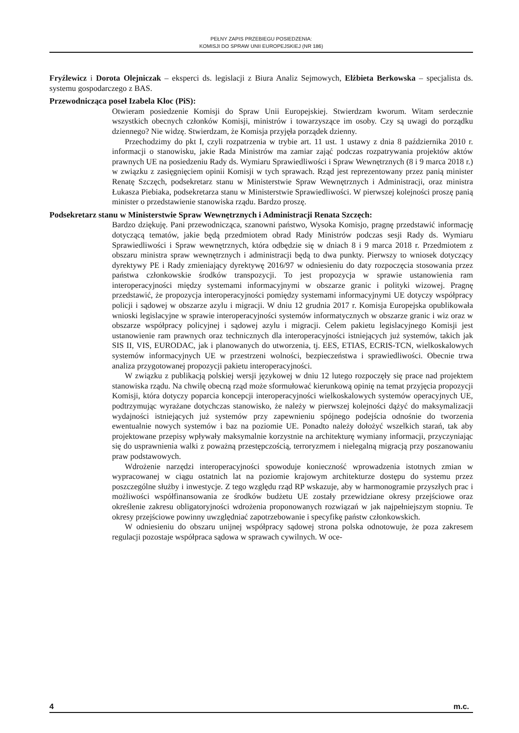PEŁNY ZAPIS PRZEBIEGU POSIEDZENIA:
KOMISJI DO SPRAW UNII EUROPEJSKIEJ (NR 186)
Fryźlewicz i Dorota Olejniczak – eksperci ds. legislacji z Biura Analiz Sejmowych, Elżbieta Berkowska – specjalista ds. systemu gospodarczego z BAS.
Przewodnicząca poseł Izabela Kloc (PiS):
Otwieram posiedzenie Komisji do Spraw Unii Europejskiej. Stwierdzam kworum. Witam serdecznie wszystkich obecnych członków Komisji, ministrów i towarzyszące im osoby. Czy są uwagi do porządku dziennego? Nie widzę. Stwierdzam, że Komisja przyjęła porządek dzienny.
Przechodzimy do pkt I, czyli rozpatrzenia w trybie art. 11 ust. 1 ustawy z dnia 8 października 2010 r. informacji o stanowisku, jakie Rada Ministrów ma zamiar zająć podczas rozpatrywania projektów aktów prawnych UE na posiedzeniu Rady ds. Wymiaru Sprawiedliwości i Spraw Wewnętrznych (8 i 9 marca 2018 r.) w związku z zasięgnięciem opinii Komisji w tych sprawach. Rząd jest reprezentowany przez panią minister Renatę Szczęch, podsekretarz stanu w Ministerstwie Spraw Wewnętrznych i Administracji, oraz ministra Łukasza Piebiaka, podsekretarza stanu w Ministerstwie Sprawiedliwości. W pierwszej kolejności proszę panią minister o przedstawienie stanowiska rządu. Bardzo proszę.
Podsekretarz stanu w Ministerstwie Spraw Wewnętrznych i Administracji Renata Szczęch:
Bardzo dziękuję. Pani przewodnicząca, szanowni państwo, Wysoka Komisjo, pragnę przedstawić informację dotyczącą tematów, jakie będą przedmiotem obrad Rady Ministrów podczas sesji Rady ds. Wymiaru Sprawiedliwości i Spraw wewnętrznych, która odbędzie się w dniach 8 i 9 marca 2018 r. Przedmiotem z obszaru ministra spraw wewnętrznych i administracji będą to dwa punkty. Pierwszy to wniosek dotyczący dyrektywy PE i Rady zmieniający dyrektywę 2016/97 w odniesieniu do daty rozpoczęcia stosowania przez państwa członkowskie środków transpozycji. To jest propozycja w sprawie ustanowienia ram interoperacyjności między systemami informacyjnymi w obszarze granic i polityki wizowej. Pragnę przedstawić, że propozycja interoperacyjności pomiędzy systemami informacyjnymi UE dotyczy współpracy policji i sądowej w obszarze azylu i migracji. W dniu 12 grudnia 2017 r. Komisja Europejska opublikowała wnioski legislacyjne w sprawie interoperacyjności systemów informatycznych w obszarze granic i wiz oraz w obszarze współpracy policyjnej i sądowej azylu i migracji. Celem pakietu legislacyjnego Komisji jest ustanowienie ram prawnych oraz technicznych dla interoperacyjności istniejących już systemów, takich jak SIS II, VIS, EURODAC, jak i planowanych do utworzenia, tj. EES, ETIAS, ECRIS-TCN, wielkoskalowych systemów informacyjnych UE w przestrzeni wolności, bezpieczeństwa i sprawiedliwości. Obecnie trwa analiza przygotowanej propozycji pakietu interoperacyjności.
W związku z publikacją polskiej wersji językowej w dniu 12 lutego rozpoczęły się prace nad projektem stanowiska rządu. Na chwilę obecną rząd może sformułować kierunkową opinię na temat przyjęcia propozycji Komisji, która dotyczy poparcia koncepcji interoperacyjności wielkoskalowych systemów operacyjnych UE, podtrzymując wyrażane dotychczas stanowisko, że należy w pierwszej kolejności dążyć do maksymalizacji wydajności istniejących już systemów przy zapewnieniu spójnego podejścia odnośnie do tworzenia ewentualnie nowych systemów i baz na poziomie UE. Ponadto należy dołożyć wszelkich starań, tak aby projektowane przepisy wpływały maksymalnie korzystnie na architekturę wymiany informacji, przyczyniając się do usprawnienia walki z poważną przestępczością, terroryzmem i nielegalną migracją przy poszanowaniu praw podstawowych.
Wdrożenie narzędzi interoperacyjności spowoduje konieczność wprowadzenia istotnych zmian w wypracowanej w ciągu ostatnich lat na poziomie krajowym architekturze dostępu do systemu przez poszczególne służby i inwestycje. Z tego względu rząd RP wskazuje, aby w harmonogramie przyszłych prac i możliwości współfinansowania ze środków budżetu UE zostały przewidziane okresy przejściowe oraz określenie zakresu obligatoryjności wdrożenia proponowanych rozwiązań w jak najpełniejszym stopniu. Te okresy przejściowe powinny uwzględniać zapotrzebowanie i specyfikę państw członkowskich.
W odniesieniu do obszaru unijnej współpracy sądowej strona polska odnotowuje, że poza zakresem regulacji pozostaje współpraca sądowa w sprawach cywilnych. W oce-
4 m.c.